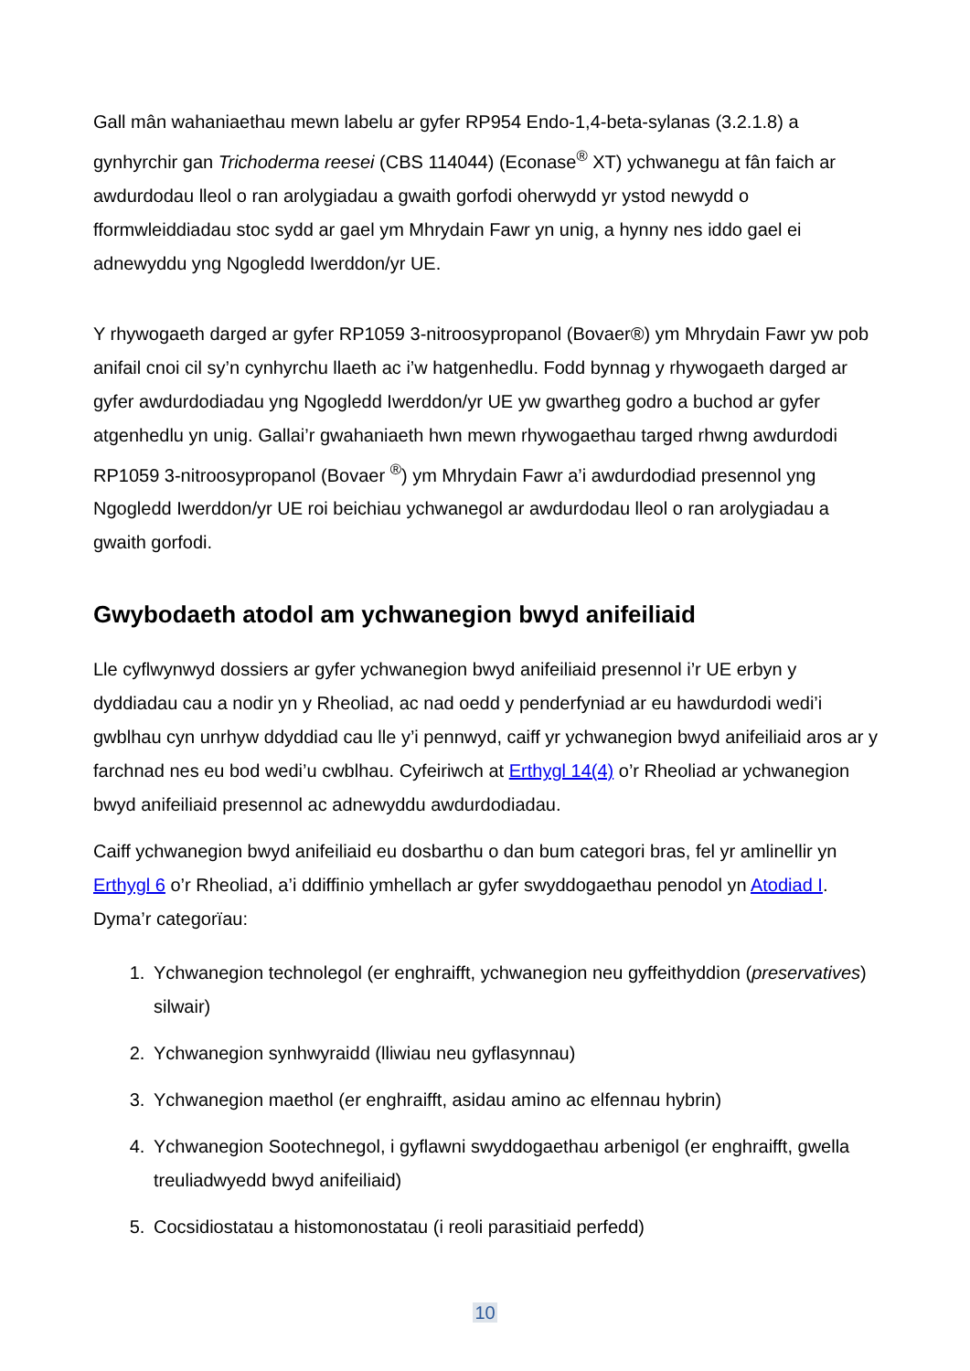Gall mân wahaniaethau mewn labelu ar gyfer RP954 Endo-1,4-beta-sylanas (3.2.1.8) a gynhyrchir gan Trichoderma reesei (CBS 114044) (Econase<sup>®</sup> XT) ychwanegu at fân faich ar awdurdodau lleol o ran arolygiadau a gwaith gorfodi oherwydd yr ystod newydd o fformwleiddiadau stoc sydd ar gael ym Mhrydain Fawr yn unig, a hynny nes iddo gael ei adnewyddu yng Ngogledd Iwerddon/yr UE.
Y rhywogaeth darged ar gyfer RP1059 3-nitroosypropanol (Bovaer®) ym Mhrydain Fawr yw pob anifail cnoi cil sy’n cynhyrchu llaeth ac i’w hatgenhedlu. Fodd bynnag y rhywogaeth darged ar gyfer awdurdodiadau yng Ngogledd Iwerddon/yr UE yw gwartheg godro a buchod ar gyfer atgenhedlu yn unig. Gallai’r gwahaniaeth hwn mewn rhywogaethau targed rhwng awdurdodi RP1059 3-nitroosypropanol (Bovaer <sup>®</sup>) ym Mhrydain Fawr a’i awdurdodiad presennol yng Ngogledd Iwerddon/yr UE roi beichiau ychwanegol ar awdurdodau lleol o ran arolygiadau a gwaith gorfodi.
Gwybodaeth atodol am ychwanegion bwyd anifeiliaid
Lle cyflwynwyd dossiers ar gyfer ychwanegion bwyd anifeiliaid presennol i’r UE erbyn y dyddiadau cau a nodir yn y Rheoliad, ac nad oedd y penderfyniad ar eu hawdurdodi wedi’i gwblhau cyn unrhyw ddyddiad cau lle y’i pennwyd, caiff yr ychwanegion bwyd anifeiliaid aros ar y farchnad nes eu bod wedi’u cwblhau. Cyfeiriwch at Erthygl 14(4) o’r Rheoliad ar ychwanegion bwyd anifeiliaid presennol ac adnewyddu awdurdodiadau.
Caiff ychwanegion bwyd anifeiliaid eu dosbarthu o dan bum categori bras, fel yr amlinellir yn Erthygl 6 o’r Rheoliad, a’i ddiffinio ymhellach ar gyfer swyddogaethau penodol yn Atodiad I. Dyma’r categorïau:
1. Ychwanegion technolegol (er enghraifft, ychwanegion neu gyffeithyddion (preservatives) silwair)
2. Ychwanegion synhwyraidd (lliwiau neu gyflasynnau)
3. Ychwanegion maethol (er enghraifft, asidau amino ac elfennau hybrin)
4. Ychwanegion Sootechnegol, i gyflawni swyddogaethau arbenigol (er enghraifft, gwella treuliadwyedd bwyd anifeiliaid)
5. Cocsidiostatau a histomonostatau (i reoli parasitiaid perfedd)
10